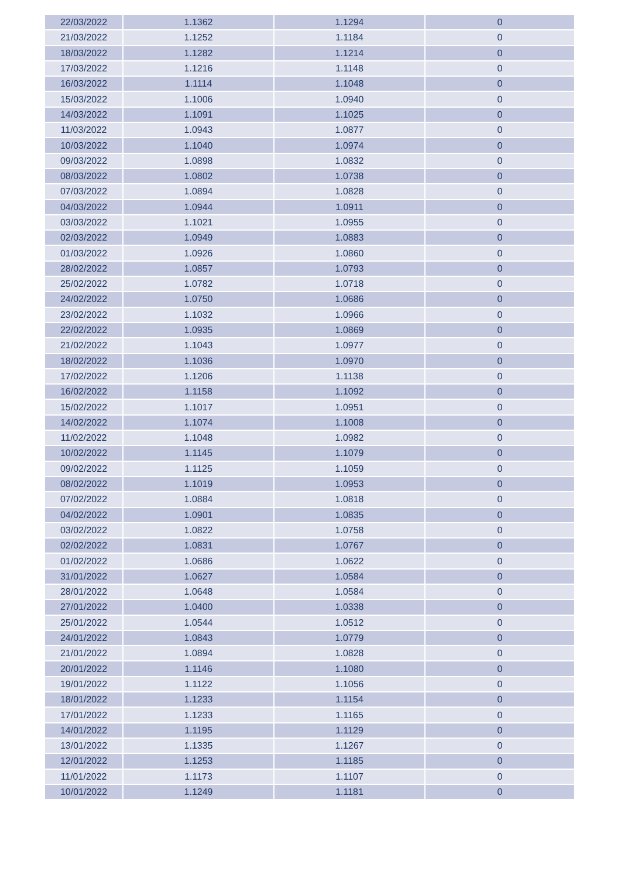| 22/03/2022 | 1.1362 | 1.1294 | 0 |
| 21/03/2022 | 1.1252 | 1.1184 | 0 |
| 18/03/2022 | 1.1282 | 1.1214 | 0 |
| 17/03/2022 | 1.1216 | 1.1148 | 0 |
| 16/03/2022 | 1.1114 | 1.1048 | 0 |
| 15/03/2022 | 1.1006 | 1.0940 | 0 |
| 14/03/2022 | 1.1091 | 1.1025 | 0 |
| 11/03/2022 | 1.0943 | 1.0877 | 0 |
| 10/03/2022 | 1.1040 | 1.0974 | 0 |
| 09/03/2022 | 1.0898 | 1.0832 | 0 |
| 08/03/2022 | 1.0802 | 1.0738 | 0 |
| 07/03/2022 | 1.0894 | 1.0828 | 0 |
| 04/03/2022 | 1.0944 | 1.0911 | 0 |
| 03/03/2022 | 1.1021 | 1.0955 | 0 |
| 02/03/2022 | 1.0949 | 1.0883 | 0 |
| 01/03/2022 | 1.0926 | 1.0860 | 0 |
| 28/02/2022 | 1.0857 | 1.0793 | 0 |
| 25/02/2022 | 1.0782 | 1.0718 | 0 |
| 24/02/2022 | 1.0750 | 1.0686 | 0 |
| 23/02/2022 | 1.1032 | 1.0966 | 0 |
| 22/02/2022 | 1.0935 | 1.0869 | 0 |
| 21/02/2022 | 1.1043 | 1.0977 | 0 |
| 18/02/2022 | 1.1036 | 1.0970 | 0 |
| 17/02/2022 | 1.1206 | 1.1138 | 0 |
| 16/02/2022 | 1.1158 | 1.1092 | 0 |
| 15/02/2022 | 1.1017 | 1.0951 | 0 |
| 14/02/2022 | 1.1074 | 1.1008 | 0 |
| 11/02/2022 | 1.1048 | 1.0982 | 0 |
| 10/02/2022 | 1.1145 | 1.1079 | 0 |
| 09/02/2022 | 1.1125 | 1.1059 | 0 |
| 08/02/2022 | 1.1019 | 1.0953 | 0 |
| 07/02/2022 | 1.0884 | 1.0818 | 0 |
| 04/02/2022 | 1.0901 | 1.0835 | 0 |
| 03/02/2022 | 1.0822 | 1.0758 | 0 |
| 02/02/2022 | 1.0831 | 1.0767 | 0 |
| 01/02/2022 | 1.0686 | 1.0622 | 0 |
| 31/01/2022 | 1.0627 | 1.0584 | 0 |
| 28/01/2022 | 1.0648 | 1.0584 | 0 |
| 27/01/2022 | 1.0400 | 1.0338 | 0 |
| 25/01/2022 | 1.0544 | 1.0512 | 0 |
| 24/01/2022 | 1.0843 | 1.0779 | 0 |
| 21/01/2022 | 1.0894 | 1.0828 | 0 |
| 20/01/2022 | 1.1146 | 1.1080 | 0 |
| 19/01/2022 | 1.1122 | 1.1056 | 0 |
| 18/01/2022 | 1.1233 | 1.1154 | 0 |
| 17/01/2022 | 1.1233 | 1.1165 | 0 |
| 14/01/2022 | 1.1195 | 1.1129 | 0 |
| 13/01/2022 | 1.1335 | 1.1267 | 0 |
| 12/01/2022 | 1.1253 | 1.1185 | 0 |
| 11/01/2022 | 1.1173 | 1.1107 | 0 |
| 10/01/2022 | 1.1249 | 1.1181 | 0 |